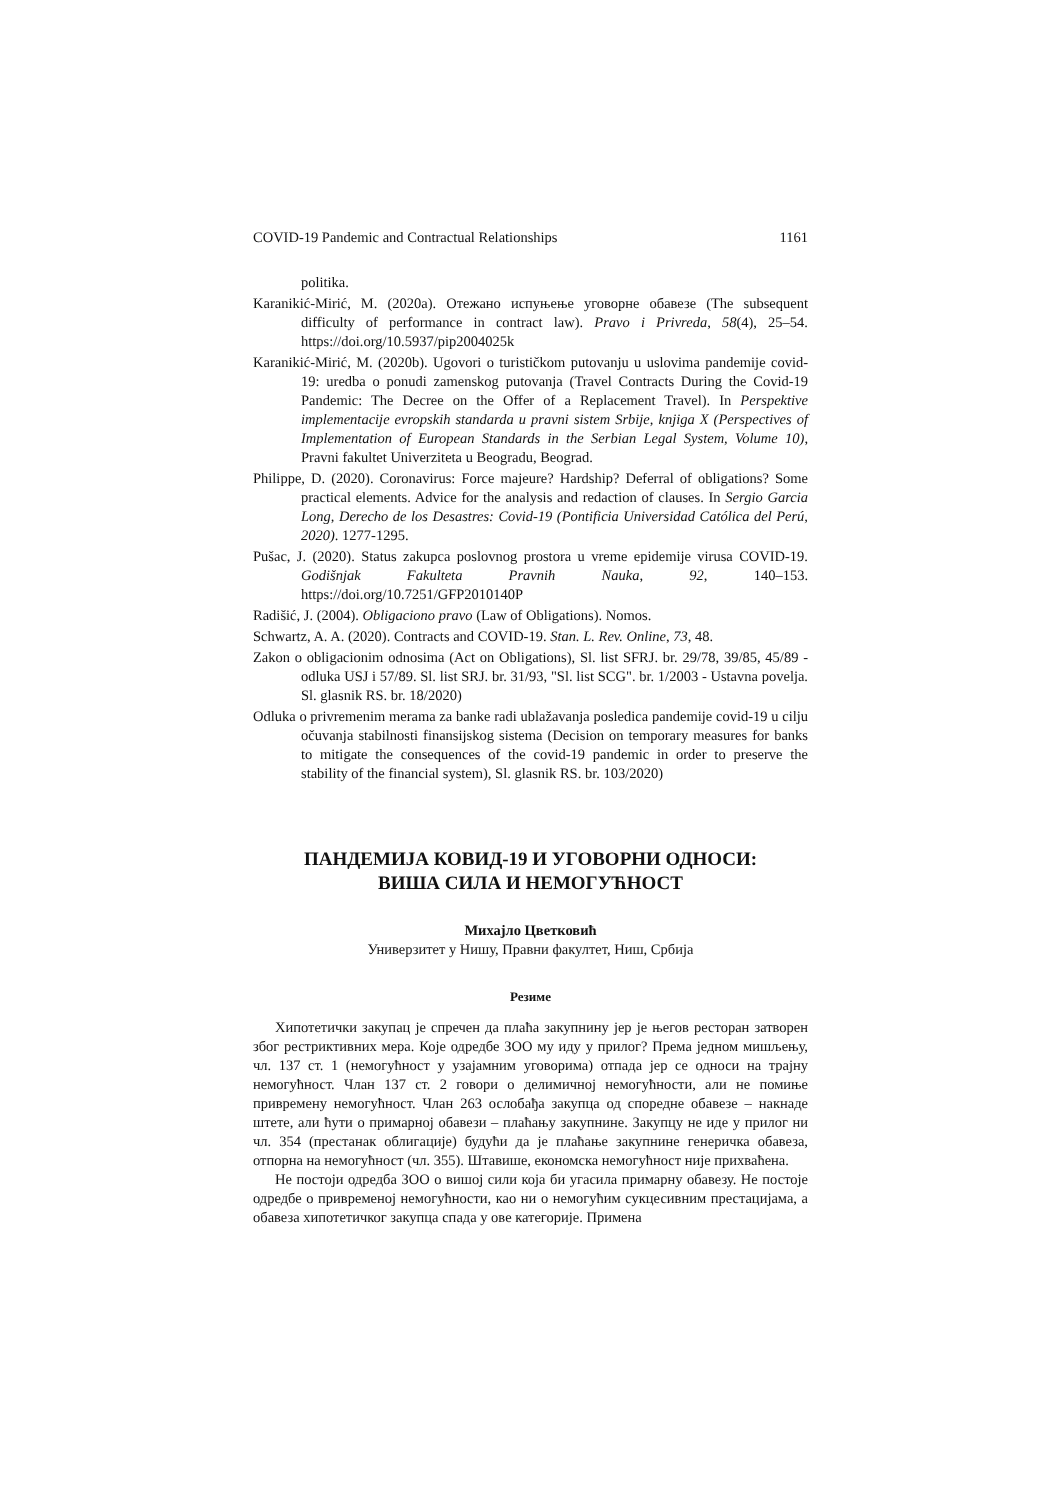COVID-19 Pandemic and Contractual Relationships 1161
politika.
Karanikić-Mirić, M. (2020a). Отежано испуњење уговорне обавезе (The subsequent difficulty of performance in contract law). Pravo i Privreda, 58(4), 25–54. https://doi.org/10.5937/pip2004025k
Karanikić-Mirić, M. (2020b). Ugovori o turističkom putovanju u uslovima pandemije covid-19: uredba o ponudi zamenskog putovanja (Travel Contracts During the Covid-19 Pandemic: The Decree on the Offer of a Replacement Travel). In Perspektive implementacije evropskih standarda u pravni sistem Srbije, knjiga X (Perspectives of Implementation of European Standards in the Serbian Legal System, Volume 10), Pravni fakultet Univerziteta u Beogradu, Beograd.
Philippe, D. (2020). Coronavirus: Force majeure? Hardship? Deferral of obligations? Some practical elements. Advice for the analysis and redaction of clauses. In Sergio Garcia Long, Derecho de los Desastres: Covid-19 (Pontificia Universidad Católica del Perú, 2020). 1277-1295.
Pušac, J. (2020). Status zakupca poslovnog prostora u vreme epidemije virusa COVID-19. Godišnjak Fakulteta Pravnih Nauka, 92, 140–153. https://doi.org/10.7251/GFP2010140P
Radišić, J. (2004). Obligaciono pravo (Law of Obligations). Nomos.
Schwartz, A. A. (2020). Contracts and COVID-19. Stan. L. Rev. Online, 73, 48.
Zakon o obligacionim odnosima (Act on Obligations), Sl. list SFRJ. br. 29/78, 39/85, 45/89 - odluka USJ i 57/89. Sl. list SRJ. br. 31/93, "Sl. list SCG". br. 1/2003 - Ustavna povelja. Sl. glasnik RS. br. 18/2020)
Odluka o privremenim merama za banke radi ublažavanja posledica pandemije covid-19 u cilju očuvanja stabilnosti finansijskog sistema (Decision on temporary measures for banks to mitigate the consequences of the covid-19 pandemic in order to preserve the stability of the financial system), Sl. glasnik RS. br. 103/2020)
ПАНДЕМИЈА КОВИД-19 И УГОВОРНИ ОДНОСИ:
ВИША СИЛА И НЕМОГУЋНОСТ
Михајло Цветковић
Универзитет у Нишу, Правни факултет, Ниш, Србија
Резиме
Хипотетички закупац је спречен да плаћа закупнину јер је његов ресторан затворен због рестриктивних мера. Које одредбе ЗОО му иду у прилог? Према једном мишљењу, чл. 137 ст. 1 (немогућност у узајамним уговорима) отпада јер се односи на трајну немогућност. Члан 137 ст. 2 говори о делимичној немогућности, али не помиње привремену немогућност. Члан 263 ослобађа закупца од споредне обавезе – накнаде штете, али ћути о примарној обавези – плаћању закупнине. Закупцу не иде у прилог ни чл. 354 (престанак облигације) будући да је плаћање закупнине генеричка обавеза, отпорна на немогућност (чл. 355). Штавише, економска немогућност није прихваћена.
Не постоји одредба ЗОО о вишој сили која би угасила примарну обавезу. Не постоје одредбе о привременој немогућности, као ни о немогућим сукцесивним престацијама, а обавеза хипотетичког закупца спада у ове категорије. Примена